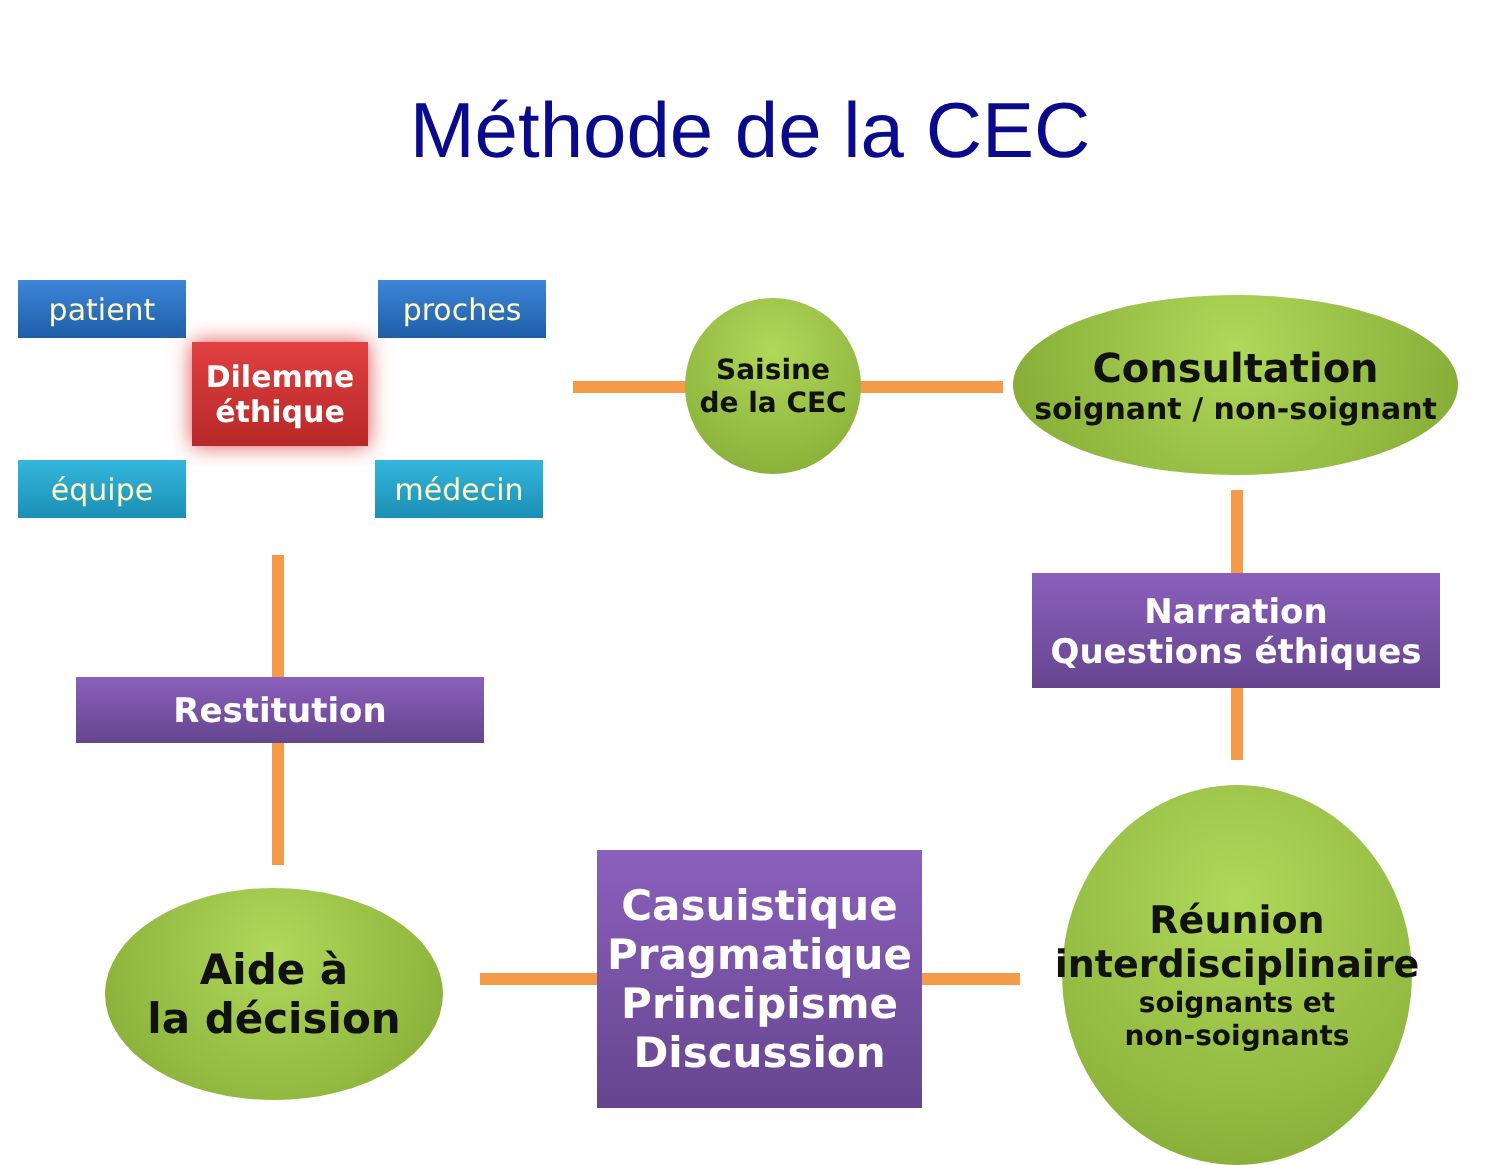Méthode de la CEC
patient proches
Dilemme
éthique
équipe médecin
Saisine
de la CEC
Consultation
soignant / non-soignant
Narration
Questions éthiques
Réunion
interdisciplinaire
soignants et
non-soignants
Casuistique
Pragmatique
Principisme
Discussion
Aide à
la décision
Restitution